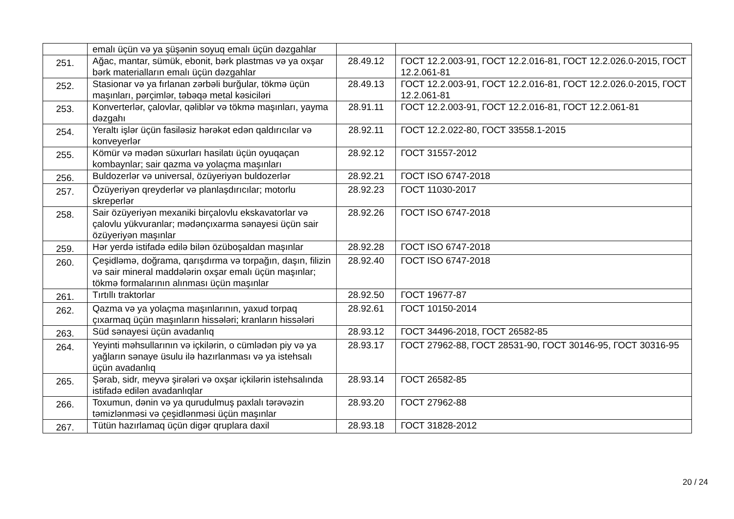| | emalı üçün və ya şüşənin soyuq emalı üçün dəzgahlar | | |
| 251. | Ağac, mantar, sümük, ebonit, bərk plastmas və ya oxşar bərk materialların emalı üçün dəzgahlar | 28.49.12 | ГОСТ 12.2.003-91, ГОСТ 12.2.016-81, ГОСТ 12.2.026.0-2015, ГОСТ 12.2.061-81 |
| 252. | Stasionar və ya fırlanan zərbəli burğular, tökmə üçün maşınları, pərçimlər, təbəqə metal kəsiciləri | 28.49.13 | ГОСТ 12.2.003-91, ГОСТ 12.2.016-81, ГОСТ 12.2.026.0-2015, ГОСТ 12.2.061-81 |
| 253. | Konverterlər, çalovlar, qəliblər və tökmə maşınları, yayma dəzgahı | 28.91.11 | ГОСТ 12.2.003-91, ГОСТ 12.2.016-81, ГОСТ 12.2.061-81 |
| 254. | Yeraltı işlər üçün fasiləsiz hərəkət edən qaldırıcılar və konveyerlər | 28.92.11 | ГОСТ 12.2.022-80, ГОСТ 33558.1-2015 |
| 255. | Kömür və mədən süxurları hasilatı üçün oyuqaçan kombaynlar; sair qazma və yolaçma maşınları | 28.92.12 | ГОСТ 31557-2012 |
| 256. | Buldozerlər və universal, özüyeriyən buldozerlər | 28.92.21 | ГОСТ ISO 6747-2018 |
| 257. | Özüyeriyən qreyderlər və planlaşdırıcılar; motorlu skreperlər | 28.92.23 | ГОСТ 11030-2017 |
| 258. | Sair özüyeriyən mexaniki birçalovlu ekskavatorlar və çalovlu yükvuranlar; mədənçıxarma sənayesi üçün sair özüyeriyən maşınlar | 28.92.26 | ГОСТ ISO 6747-2018 |
| 259. | Hər yerdə istifadə edilə bilən özüboşaldan maşınlar | 28.92.28 | ГОСТ ISO 6747-2018 |
| 260. | Çeşidləmə, doğrama, qarışdırma və torpağın, daşın, filizin və sair mineral maddələrin oxşar emalı üçün maşınlar; tökmə formalarının alınması üçün maşınlar | 28.92.40 | ГОСТ ISO 6747-2018 |
| 261. | Tırtıllı traktorlar | 28.92.50 | ГОСТ 19677-87 |
| 262. | Qazma və ya yolaçma maşınlarının, yaxud torpaq çıxarmaq üçün maşınların hissələri; kranların hissələri | 28.92.61 | ГОСТ 10150-2014 |
| 263. | Süd sənayesi üçün avadanlıq | 28.93.12 | ГОСТ 34496-2018, ГОСТ 26582-85 |
| 264. | Yeyinti məhsullarının və içkilərin, o cümlədən piy və ya yağların sənaye üsulu ilə hazırlanması və ya istehsalı üçün avadanlıq | 28.93.17 | ГОСТ 27962-88, ГОСТ 28531-90, ГОСТ 30146-95, ГОСТ 30316-95 |
| 265. | Şərab, sidr, meyvə şirələri və oxşar içkilərin istehsalında istifadə edilən avadanlıqlar | 28.93.14 | ГОСТ 26582-85 |
| 266. | Toxumun, dənin və ya qurudulmuş paxlalı tərəvəzin təmizlənməsi və çeşidlənməsi üçün maşınlar | 28.93.20 | ГОСТ 27962-88 |
| 267. | Tütün hazırlamaq üçün digər qruplara daxil | 28.93.18 | ГОСТ 31828-2012 |
20 / 24